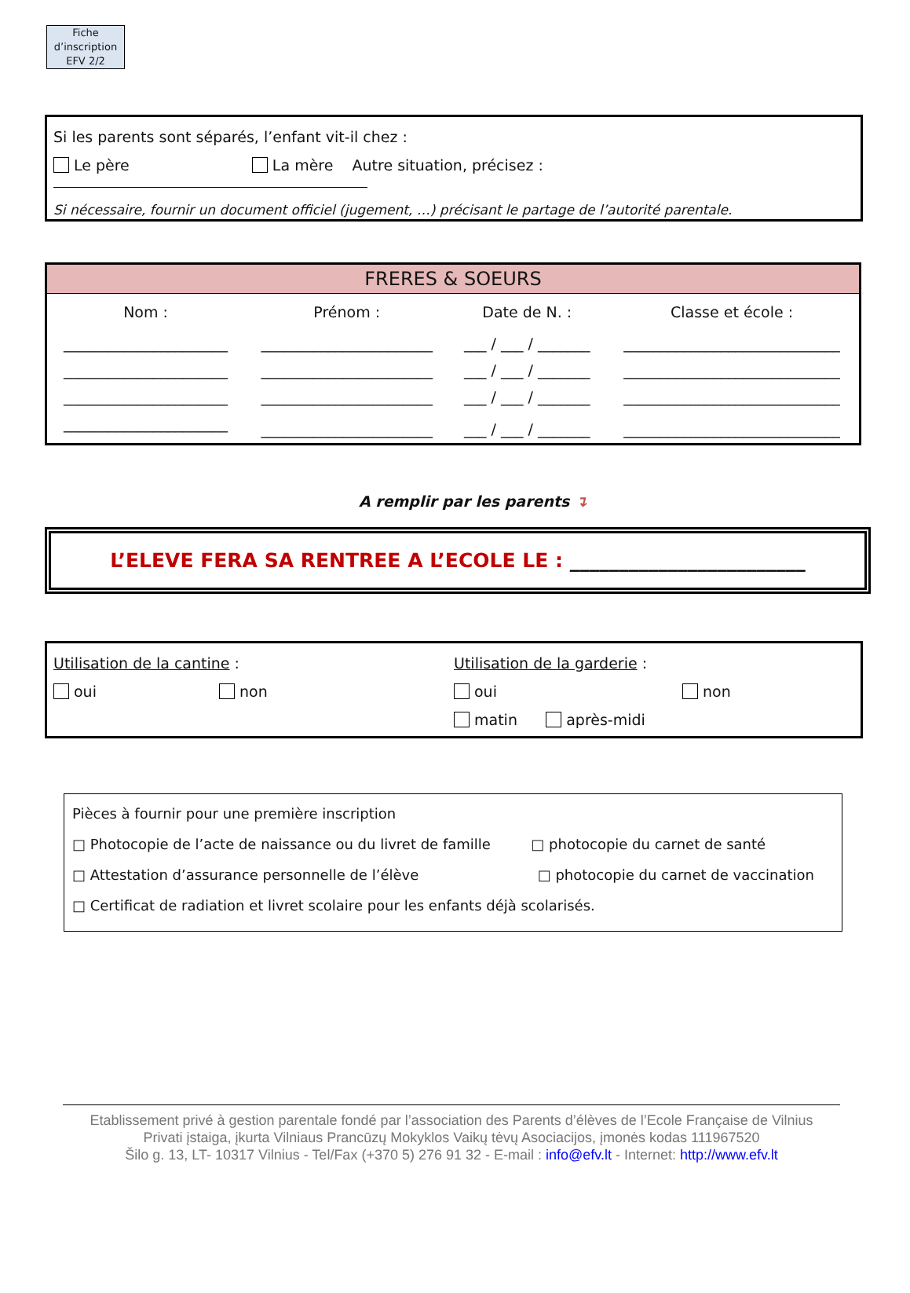Fiche d’inscription EFV 2/2
Si les parents sont séparés, l’enfant vit-il chez :
Le père La mère Autre situation, précisez :
Si nécessaire, fournir un document officiel (jugement, …) précisant le partage de l’autorité parentale.
| FRERES & SOEURS | | | |
| --- | --- | --- | --- |
| Nom : | Prénom : | Date de N. : | Classe et école : |
| ______________________ | _______________________ | ___ / ___ / _______ | _____________________________ |
| ______________________ | _______________________ | ___ / ___ / _______ | _____________________________ |
| ______________________ | _______________________ | ___ / ___ / _______ | _____________________________ |
| ______________________ | _______________________ | ___ / ___ / _______ | _____________________________ |
A remplir par les parents ↴
L’ELEVE FERA SA RENTREE A L’ECOLE LE : ________________________
Utilisation de la cantine :
oui non
Utilisation de la garderie :
oui non
matin après-midi
Pièces à fournir pour une première inscription
□ Photocopie de l’acte de naissance ou du livret de famille □ photocopie du carnet de santé
□ Attestation d’assurance personnelle de l’élève □ photocopie du carnet de vaccination
□ Certificat de radiation et livret scolaire pour les enfants déjà scolarisés.
Etablissement privé à gestion parentale fondé par l’association des Parents d’élèves de l’Ecole Française de Vilnius
Privati įstaiga, įkurta Vilniaus Prancūzų Mokyklos Vaikų tėvų Asociacijos, įmonės kodas 111967520
Šilo g. 13, LT- 10317 Vilnius - Tel/Fax (+370 5) 276 91 32 - E-mail : info@efv.lt - Internet: http://www.efv.lt